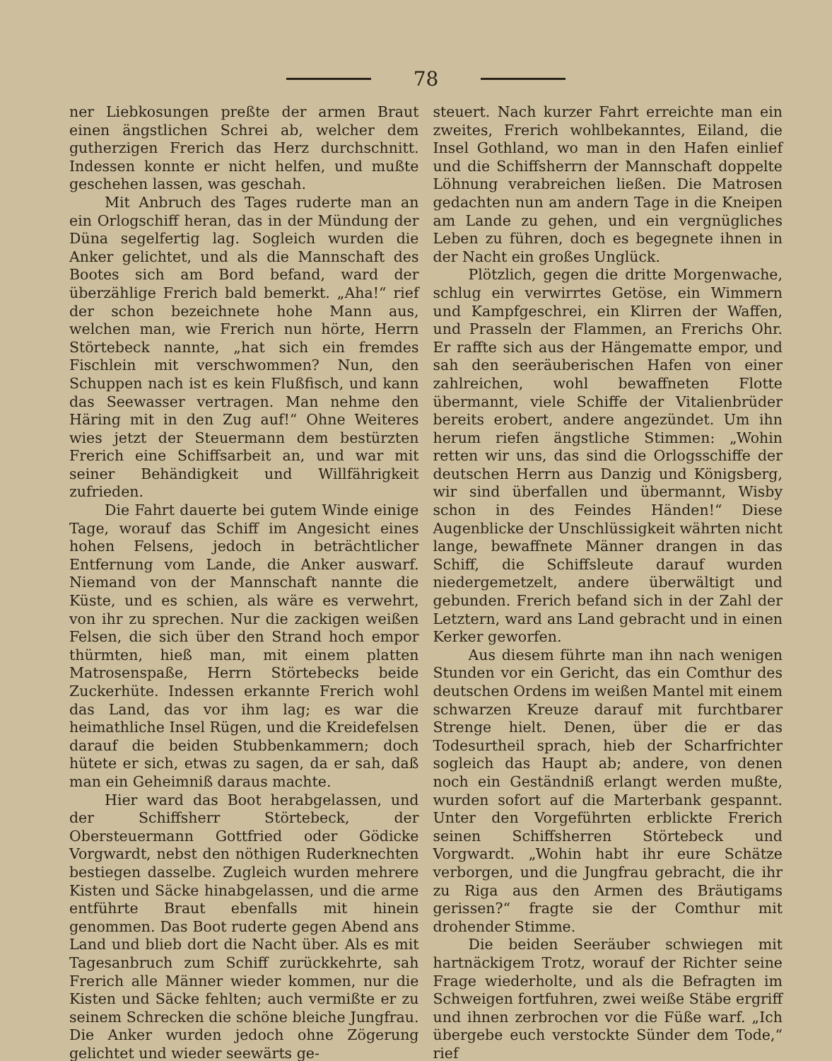78
ner Liebkosungen preßte der armen Braut einen ängstlichen Schrei ab, welcher dem gutherzigen Frerich das Herz durchschnitt. Indessen konnte er nicht helfen, und mußte geschehen lassen, was geschah.
Mit Anbruch des Tages ruderte man an ein Orlogschiff heran, das in der Mündung der Düna segelfertig lag. Sogleich wurden die Anker gelichtet, und als die Mannschaft des Bootes sich am Bord befand, ward der überzählige Frerich bald bemerkt. „Aha!“ rief der schon bezeichnete hohe Mann aus, welchen man, wie Frerich nun hörte, Herrn Störtebeck nannte, „hat sich ein fremdes Fischlein mit verschwommen? Nun, den Schuppen nach ist es kein Flußfisch, und kann das Seewasser vertragen. Man nehme den Häring mit in den Zug auf!“ Ohne Weiteres wies jetzt der Steuermann dem bestürzten Frerich eine Schiffsarbeit an, und war mit seiner Behändigkeit und Willfährigkeit zufrieden.
Die Fahrt dauerte bei gutem Winde einige Tage, worauf das Schiff im Angesicht eines hohen Felsens, jedoch in beträchtlicher Entfernung vom Lande, die Anker auswarf. Niemand von der Mannschaft nannte die Küste, und es schien, als wäre es verwehrt, von ihr zu sprechen. Nur die zackigen weißen Felsen, die sich über den Strand hoch empor thürmten, hieß man, mit einem platten Matrosenspaße, Herrn Störtebecks beide Zuckerhüte. Indessen erkannte Frerich wohl das Land, das vor ihm lag; es war die heimathliche Insel Rügen, und die Kreidefelsen darauf die beiden Stubbenkammern; doch hütete er sich, etwas zu sagen, da er sah, daß man ein Geheimniß daraus machte.
Hier ward das Boot herabgelassen, und der Schiffsherr Störtebeck, der Obersteuermann Gottfried oder Gödicke Vorgwardt, nebst den nöthigen Ruderknechten bestiegen dasselbe. Zugleich wurden mehrere Kisten und Säcke hinabgelassen, und die arme entführte Braut ebenfalls mit hinein genommen. Das Boot ruderte gegen Abend ans Land und blieb dort die Nacht über. Als es mit Tagesanbruch zum Schiff zurückkehrte, sah Frerich alle Männer wieder kommen, nur die Kisten und Säcke fehlten; auch vermißte er zu seinem Schrecken die schöne bleiche Jungfrau. Die Anker wurden jedoch ohne Zögerung gelichtet und wieder seewärts ge-
steuert. Nach kurzer Fahrt erreichte man ein zweites, Frerich wohlbekanntes, Eiland, die Insel Gothland, wo man in den Hafen einlief und die Schiffsherrn der Mannschaft doppelte Löhnung verabreichen ließen. Die Matrosen gedachten nun am andern Tage in die Kneipen am Lande zu gehen, und ein vergnügliches Leben zu führen, doch es begegnete ihnen in der Nacht ein großes Unglück.
Plötzlich, gegen die dritte Morgenwache, schlug ein verwirrtes Getöse, ein Wimmern und Kampfgeschrei, ein Klirren der Waffen, und Prasseln der Flammen, an Frerichs Ohr. Er raffte sich aus der Hängematte empor, und sah den seeräuberischen Hafen von einer zahlreichen, wohl bewaffneten Flotte übermannt, viele Schiffe der Vitalienbrüder bereits erobert, andere angezündet. Um ihn herum riefen ängstliche Stimmen: „Wohin retten wir uns, das sind die Orlogsschiffe der deutschen Herrn aus Danzig und Königsberg, wir sind überfallen und übermannt, Wisby schon in des Feindes Händen!“ Diese Augenblicke der Unschlüssigkeit währten nicht lange, bewaffnete Männer drangen in das Schiff, die Schiffsleute darauf wurden niedergemetzelt, andere überwältigt und gebunden. Frerich befand sich in der Zahl der Letztern, ward ans Land gebracht und in einen Kerker geworfen.
Aus diesem führte man ihn nach wenigen Stunden vor ein Gericht, das ein Comthur des deutschen Ordens im weißen Mantel mit einem schwarzen Kreuze darauf mit furchtbarer Strenge hielt. Denen, über die er das Todesurtheil sprach, hieb der Scharfrichter sogleich das Haupt ab; andere, von denen noch ein Geständniß erlangt werden mußte, wurden sofort auf die Marterbank gespannt. Unter den Vorgeführten erblickte Frerich seinen Schiffsherren Störtebeck und Vorgwardt. „Wohin habt ihr eure Schätze verborgen, und die Jungfrau gebracht, die ihr zu Riga aus den Armen des Bräutigams gerissen?“ fragte sie der Comthur mit drohender Stimme.
Die beiden Seeräuber schwiegen mit hartnäckigem Trotz, worauf der Richter seine Frage wiederholte, und als die Befragten im Schweigen fortfuhren, zwei weiße Stäbe ergriff und ihnen zerbrochen vor die Füße warf. „Ich übergebe euch verstockte Sünder dem Tode,“ rief